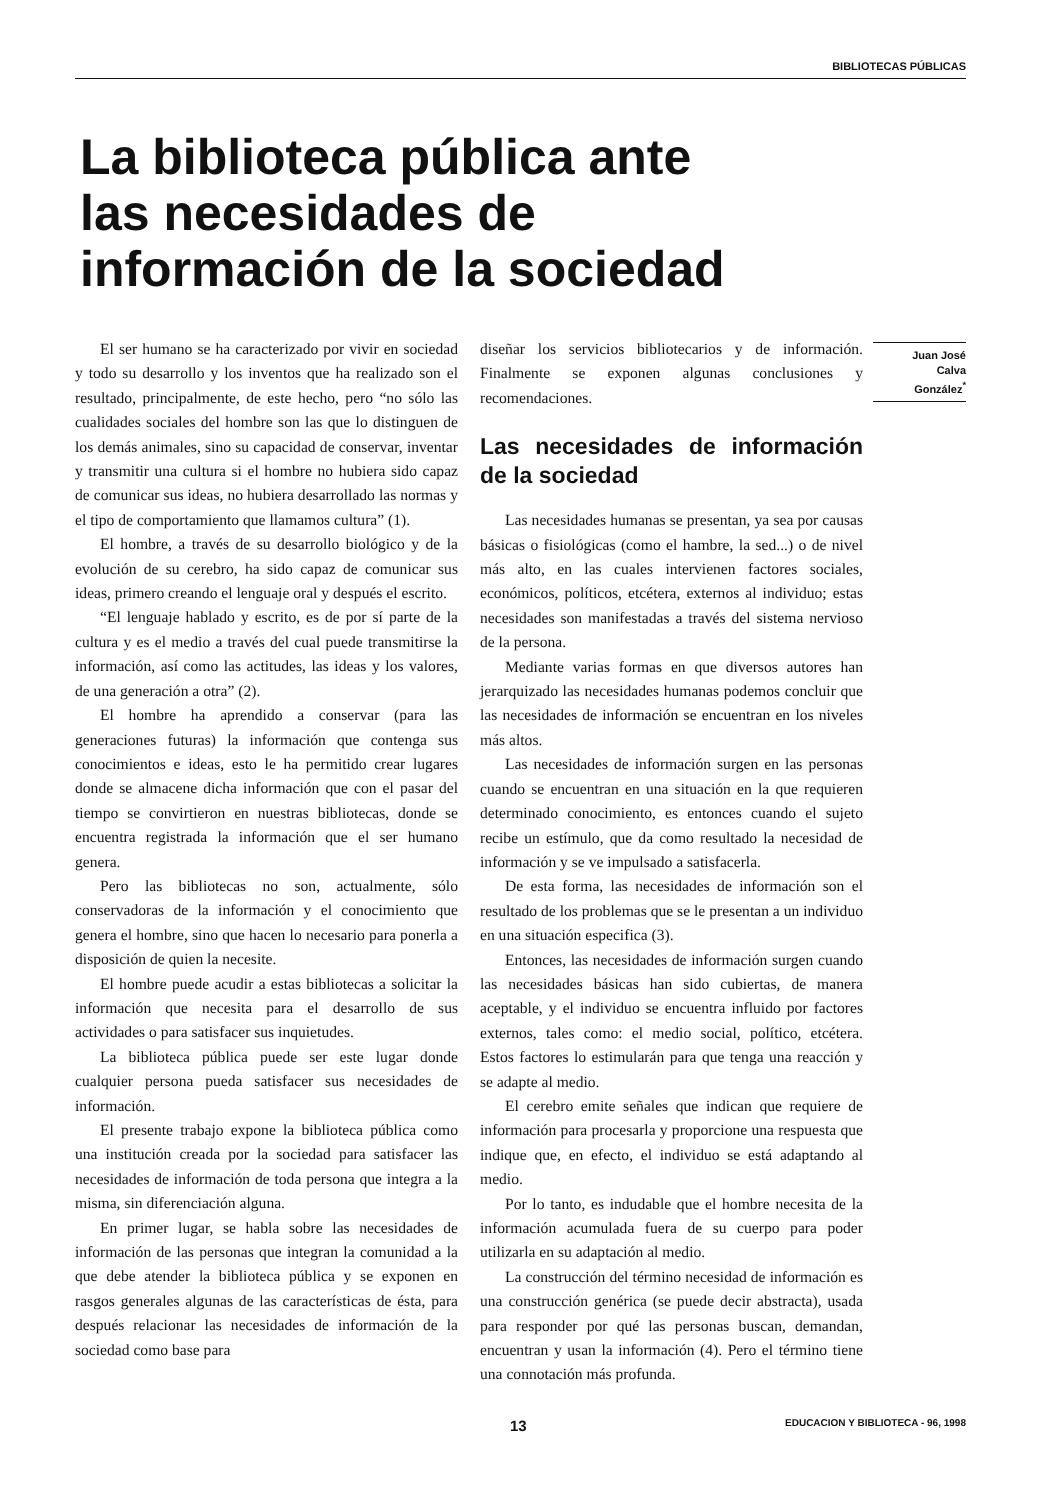BIBLIOTECAS PÚBLICAS
La biblioteca pública ante
las necesidades de
información de la sociedad
El ser humano se ha caracterizado por vivir en sociedad y todo su desarrollo y los inventos que ha realizado son el resultado, principalmente, de este hecho, pero “no sólo las cualidades sociales del hombre son las que lo distinguen de los demás animales, sino su capacidad de conservar, inventar y transmitir una cultura si el hombre no hubiera sido capaz de comunicar sus ideas, no hubiera desarrollado las normas y el tipo de comportamiento que llamamos cultura” (1).
El hombre, a través de su desarrollo biológico y de la evolución de su cerebro, ha sido capaz de comunicar sus ideas, primero creando el lenguaje oral y después el escrito.
“El lenguaje hablado y escrito, es de por sí parte de la cultura y es el medio a través del cual puede transmitirse la información, así como las actitudes, las ideas y los valores, de una generación a otra” (2).
El hombre ha aprendido a conservar (para las generaciones futuras) la información que contenga sus conocimientos e ideas, esto le ha permitido crear lugares donde se almacene dicha información que con el pasar del tiempo se convirtieron en nuestras bibliotecas, donde se encuentra registrada la información que el ser humano genera.
Pero las bibliotecas no son, actualmente, sólo conservadoras de la información y el conocimiento que genera el hombre, sino que hacen lo necesario para ponerla a disposición de quien la necesite.
El hombre puede acudir a estas bibliotecas a solicitar la información que necesita para el desarrollo de sus actividades o para satisfacer sus inquietudes.
La biblioteca pública puede ser este lugar donde cualquier persona pueda satisfacer sus necesidades de información.
El presente trabajo expone la biblioteca pública como una institución creada por la sociedad para satisfacer las necesidades de información de toda persona que integra a la misma, sin diferenciación alguna.
En primer lugar, se habla sobre las necesidades de información de las personas que integran la comunidad a la que debe atender la biblioteca pública y se exponen en rasgos generales algunas de las características de ésta, para después relacionar las necesidades de información de la sociedad como base para
diseñar los servicios bibliotecarios y de información. Finalmente se exponen algunas conclusiones y recomendaciones.
Las necesidades de información de la sociedad
Las necesidades humanas se presentan, ya sea por causas básicas o fisiológicas (como el hambre, la sed...) o de nivel más alto, en las cuales intervienen factores sociales, económicos, políticos, etcétera, externos al individuo; estas necesidades son manifestadas a través del sistema nervioso de la persona.
Mediante varias formas en que diversos autores han jerarquizado las necesidades humanas podemos concluir que las necesidades de información se encuentran en los niveles más altos.
Las necesidades de información surgen en las personas cuando se encuentran en una situación en la que requieren determinado conocimiento, es entonces cuando el sujeto recibe un estímulo, que da como resultado la necesidad de información y se ve impulsado a satisfacerla.
De esta forma, las necesidades de información son el resultado de los problemas que se le presentan a un individuo en una situación especifica (3).
Entonces, las necesidades de información surgen cuando las necesidades básicas han sido cubiertas, de manera aceptable, y el individuo se encuentra influido por factores externos, tales como: el medio social, político, etcétera. Estos factores lo estimularán para que tenga una reacción y se adapte al medio.
El cerebro emite señales que indican que requiere de información para procesarla y proporcione una respuesta que indique que, en efecto, el individuo se está adaptando al medio.
Por lo tanto, es indudable que el hombre necesita de la información acumulada fuera de su cuerpo para poder utilizarla en su adaptación al medio.
La construcción del término necesidad de información es una construcción genérica (se puede decir abstracta), usada para responder por qué las personas buscan, demandan, encuentran y usan la información (4). Pero el término tiene una connotación más profunda.
Juan José
Calva
González<sup>*</sup>
13 EDUCACION Y BIBLIOTECA - 96, 1998